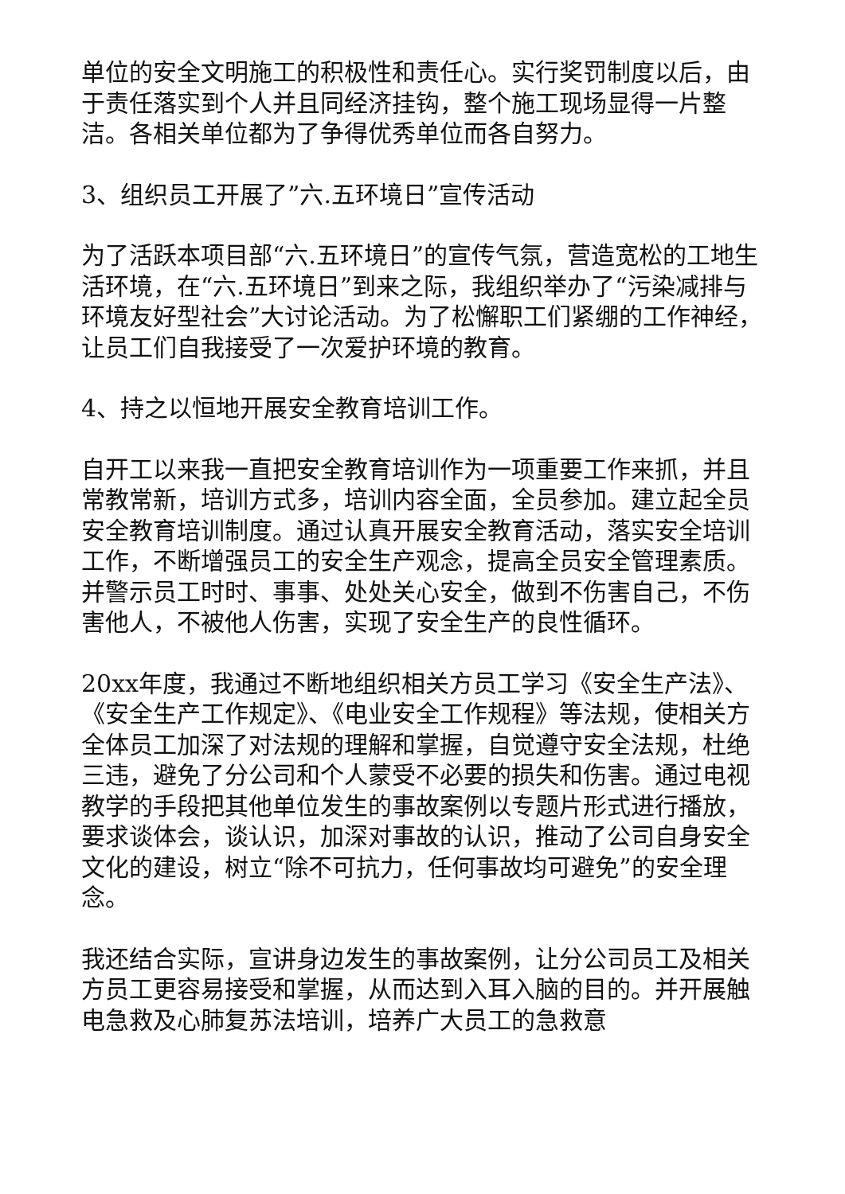单位的安全文明施工的积极性和责任心。实行奖罚制度以后，由于责任落实到个人并且同经济挂钩，整个施工现场显得一片整洁。各相关单位都为了争得优秀单位而各自努力。
3、组织员工开展了”六.五环境日”宣传活动
为了活跃本项目部“六.五环境日”的宣传气氛，营造宽松的工地生活环境，在“六.五环境日”到来之际，我组织举办了“污染减排与环境友好型社会”大讨论活动。为了松懈职工们紧绷的工作神经，让员工们自我接受了一次爱护环境的教育。
4、持之以恒地开展安全教育培训工作。
自开工以来我一直把安全教育培训作为一项重要工作来抓，并且常教常新，培训方式多，培训内容全面，全员参加。建立起全员安全教育培训制度。通过认真开展安全教育活动，落实安全培训工作，不断增强员工的安全生产观念，提高全员安全管理素质。并警示员工时时、事事、处处关心安全，做到不伤害自己，不伤害他人，不被他人伤害，实现了安全生产的良性循环。
20xx年度，我通过不断地组织相关方员工学习《安全生产法》、《安全生产工作规定》、《电业安全工作规程》等法规，使相关方全体员工加深了对法规的理解和掌握，自觉遵守安全法规，杜绝三违，避免了分公司和个人蒙受不必要的损失和伤害。通过电视教学的手段把其他单位发生的事故案例以专题片形式进行播放，要求谈体会，谈认识，加深对事故的认识，推动了公司自身安全文化的建设，树立“除不可抗力，任何事故均可避免”的安全理念。
我还结合实际，宣讲身边发生的事故案例，让分公司员工及相关方员工更容易接受和掌握，从而达到入耳入脑的目的。并开展触电急救及心肺复苏法培训，培养广大员工的急救意